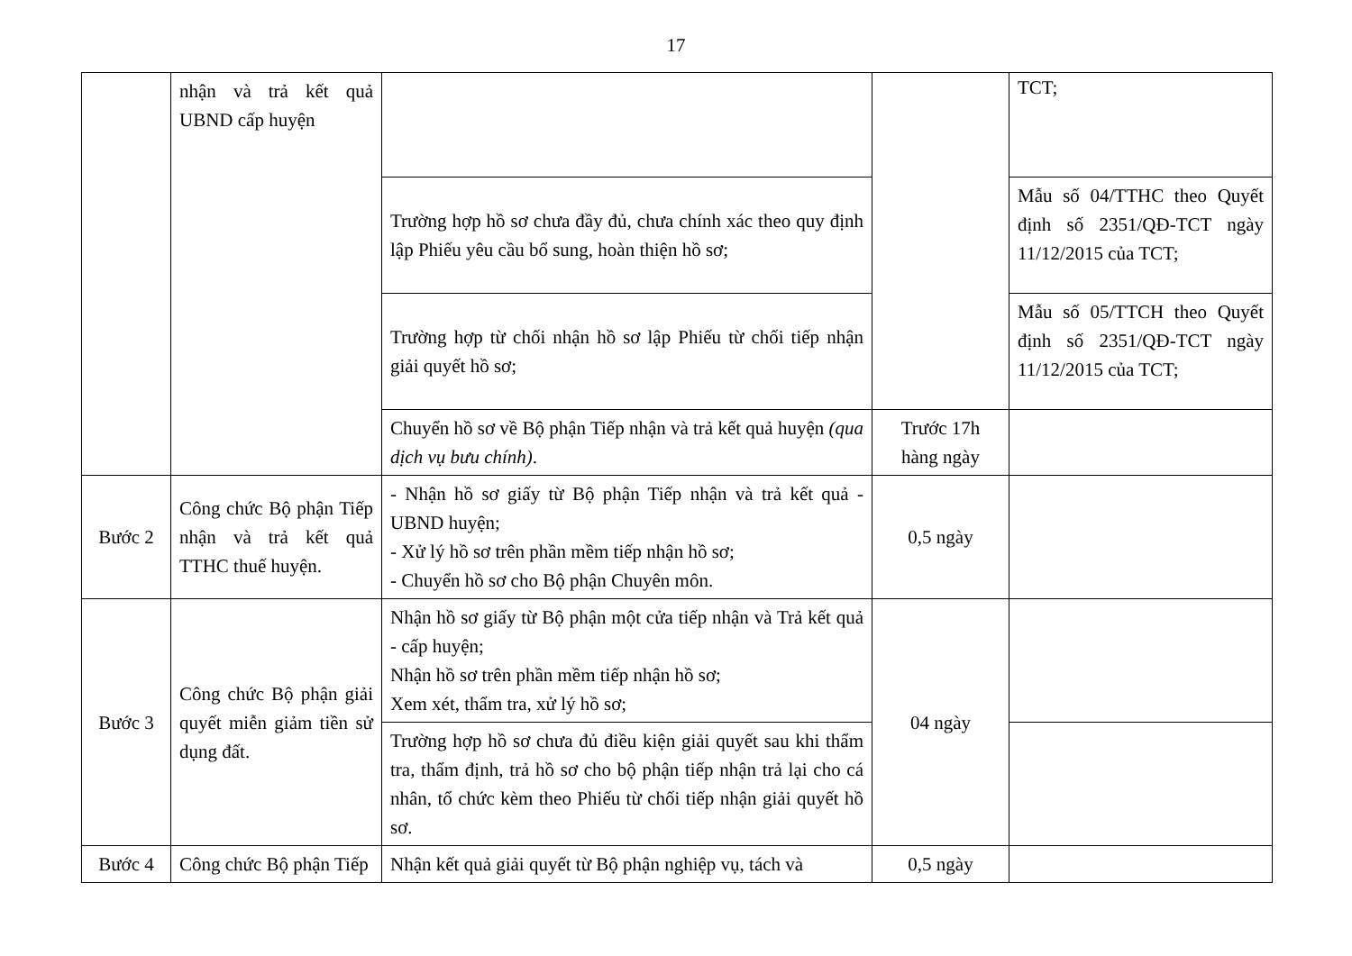17
| | nhận và trả kết quả UBND cấp huyện | | | TCT; |
| | | Trường hợp hồ sơ chưa đầy đủ, chưa chính xác theo quy định lập Phiếu yêu cầu bổ sung, hoàn thiện hồ sơ; | | Mẫu số 04/TTHC theo Quyết định số 2351/QĐ-TCT ngày 11/12/2015 của TCT; |
| | | Trường hợp từ chối nhận hồ sơ lập Phiếu từ chối tiếp nhận giải quyết hồ sơ; | | Mẫu số 05/TTCH theo Quyết định số 2351/QĐ-TCT ngày 11/12/2015 của TCT; |
| | | Chuyển hồ sơ về Bộ phận Tiếp nhận và trả kết quả huyện (qua dịch vụ bưu chính) . | Trước 17h hàng ngày | |
| Bước 2 | Công chức Bộ phận Tiếp nhận và trả kết quả TTHC thuế huyện. | - Nhận hồ sơ giấy từ Bộ phận Tiếp nhận và trả kết quả - UBND huyện; - Xử lý hồ sơ trên phần mềm tiếp nhận hồ sơ; - Chuyển hồ sơ cho Bộ phận Chuyên môn. | 0,5 ngày | |
| Bước 3 | Công chức Bộ phận giải quyết miễn giảm tiền sử dụng đất. | Nhận hồ sơ giấy từ Bộ phận một cửa tiếp nhận và Trả kết quả - cấp huyện; Nhận hồ sơ trên phần mềm tiếp nhận hồ sơ; Xem xét, thẩm tra, xử lý hồ sơ; | 04 ngày | |
| | | Trường hợp hồ sơ chưa đủ điều kiện giải quyết sau khi thẩm tra, thẩm định, trả hồ sơ cho bộ phận tiếp nhận trả lại cho cá nhân, tổ chức kèm theo Phiếu từ chối tiếp nhận giải quyết hồ sơ. | | |
| Bước 4 | Công chức Bộ phận Tiếp | Nhận kết quả giải quyết từ Bộ phận nghiệp vụ, tách và | 0,5 ngày | |